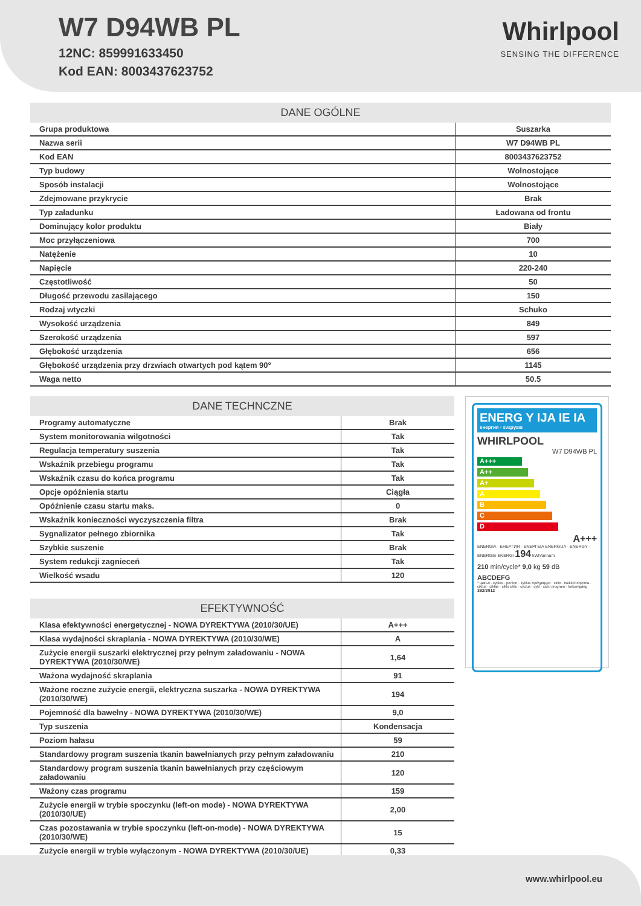W7 D94WB PL
12NC: 859991633450
Kod EAN: 8003437623752
Whirlpool
SENSING THE DIFFERENCE
| DANE OGÓLNE | |
| --- | --- |
| Grupa produktowa | Suszarka |
| Nazwa serii | W7 D94WB PL |
| Kod EAN | 8003437623752 |
| Typ budowy | Wolnostojące |
| Sposób instalacji | Wolnostojące |
| Zdejmowane przykrycie | Brak |
| Typ załadunku | Ładowana od frontu |
| Dominujący kolor produktu | Biały |
| Moc przyłączeniowa | 700 |
| Natężenie | 10 |
| Napięcie | 220-240 |
| Częstotliwość | 50 |
| Długość przewodu zasilającego | 150 |
| Rodzaj wtyczki | Schuko |
| Wysokość urządzenia | 849 |
| Szerokość urządzenia | 597 |
| Głębokość urządzenia | 656 |
| Głębokość urządzenia przy drzwiach otwartych pod kątem 90° | 1145 |
| Waga netto | 50.5 |
| DANE TECHNCZNE | |
| --- | --- |
| Programy automatyczne | Brak |
| System monitorowania wilgotności | Tak |
| Regulacja temperatury suszenia | Tak |
| Wskaźnik przebiegu programu | Tak |
| Wskaźnik czasu do końca programu | Tak |
| Opcje opóźnienia startu | Ciągła |
| Opóźnienie czasu startu maks. | 0 |
| Wskaźnik konieczności wyczyszczenia filtra | Brak |
| Sygnalizator pełnego zbiornika | Tak |
| Szybkie suszenie | Brak |
| System redukcji zagnieceń | Tak |
| Wielkość wsadu | 120 |
| EFEKTYWNOŚĆ | |
| --- | --- |
| Klasa efektywności energetycznej - NOWA DYREKTYWA (2010/30/UE) | A+++ |
| Klasa wydajności skraplania - NOWA DYREKTYWA (2010/30/WE) | A |
| Zużycie energii suszarki elektrycznej przy pełnym załadowaniu - NOWA DYREKTYWA (2010/30/WE) | 1,64 |
| Ważona wydajność skraplania | 91 |
| Ważone roczne zużycie energii, elektryczna suszarka - NOWA DYREKTYWA (2010/30/WE) | 194 |
| Pojemność dla bawełny - NOWA DYREKTYWA (2010/30/WE) | 9,0 |
| Typ suszenia | Kondensacja |
| Poziom hałasu | 59 |
| Standardowy program suszenia tkanin bawełnianych przy pełnym załadowaniu | 210 |
| Standardowy program suszenia tkanin bawełnianych przy częściowym załadowaniu | 120 |
| Ważony czas programu | 159 |
| Zużycie energii w trybie spoczynku (left-on mode) - NOWA DYREKTYWA (2010/30/UE) | 2,00 |
| Czas pozostawania w trybie spoczynku (left-on-mode) - NOWA DYREKTYWA (2010/30/WE) | 15 |
| Zużycie energii w trybie wyłączonym - NOWA DYREKTYWA (2010/30/UE) | 0,33 |
ENERG Y IJA IE IA
енергия · ενεργεια
WHIRLPOOL
W7 D94WB PL
A+++
A++
A+
A
B
C
D
A+++
ENERGIA · ЕНЕРГИЯ · ΕΝΕΡΓΕΙΑ ENERGIJA · ENERGY · ENERGIE ENERGI 194 kWh/annum
210 min/cycle* 9,0 kg 59 dB
ABCDEFG
* цикъл · cyklus · portion · zyklus πρόγραμμα · ciclo · tsükkel ohjelma · ciklus · ciklas · cikls ċiklu · cyclus · cykl · ciclu program · torkomgång
392/2012
www.whirlpool.eu